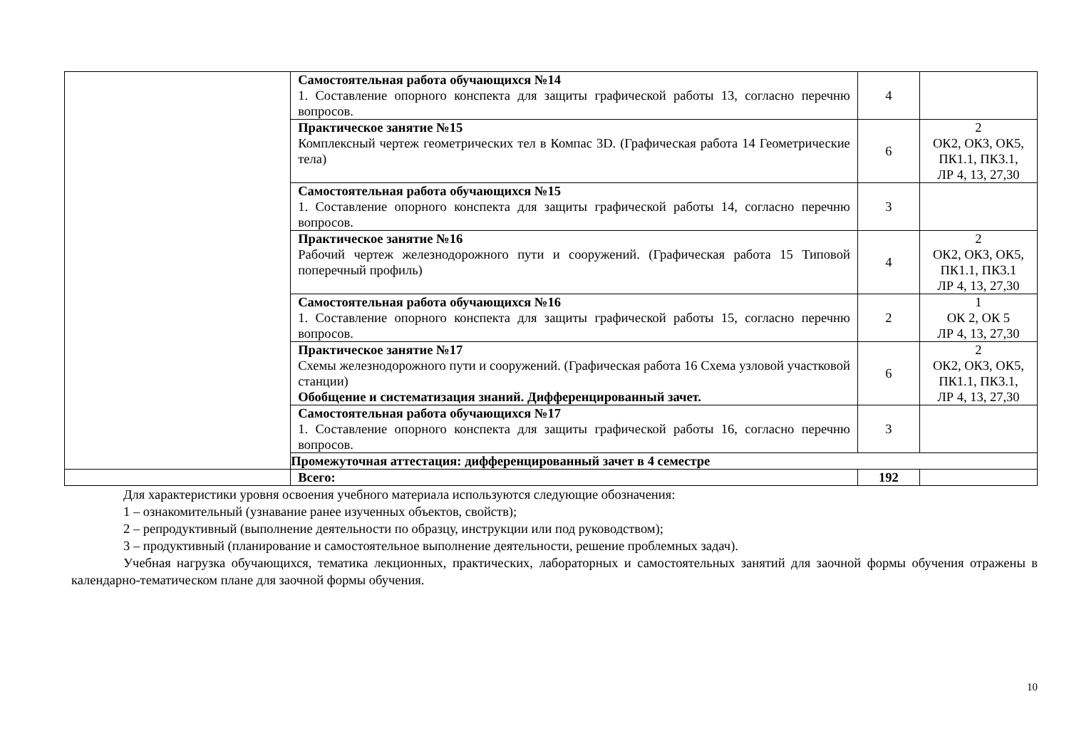| | Самостоятельная работа обучающихся №14 1. Составление опорного конспекта для защиты графической работы 13, согласно перечню вопросов. | 4 | |
| | Практическое занятие №15 Комплексный чертеж геометрических тел в Компас 3D. (Графическая работа 14 Геометрические тела) | 6 | 2 ОК2, ОК3, ОК5, ПК1.1, ПК3.1, ЛР 4, 13, 27,30 |
| | Самостоятельная работа обучающихся №15 1. Составление опорного конспекта для защиты графической работы 14, согласно перечню вопросов. | 3 | |
| | Практическое занятие №16 Рабочий чертеж железнодорожного пути и сооружений. (Графическая работа 15 Типовой поперечный профиль) | 4 | 2 ОК2, ОК3, ОК5, ПК1.1, ПК3.1 ЛР 4, 13, 27,30 |
| | Самостоятельная работа обучающихся №16 1. Составление опорного конспекта для защиты графической работы 15, согласно перечню вопросов. | 2 | 1 ОК 2, ОК 5 ЛР 4, 13, 27,30 |
| | Практическое занятие №17 Схемы железнодорожного пути и сооружений. (Графическая работа 16 Схема узловой участковой станции) Обобщение и систематизация знаний. Дифференцированный зачет. | 6 | 2 ОК2, ОК3, ОК5, ПК1.1, ПК3.1, ЛР 4, 13, 27,30 |
| | Самостоятельная работа обучающихся №17 1. Составление опорного конспекта для защиты графической работы 16, согласно перечню вопросов. | 3 | |
| | Промежуточная аттестация: дифференцированный зачет в 4 семестре | | |
| | Всего: | 192 | |
Для характеристики уровня освоения учебного материала используются следующие обозначения:
1 – ознакомительный (узнавание ранее изученных объектов, свойств);
2 – репродуктивный (выполнение деятельности по образцу, инструкции или под руководством);
3 – продуктивный (планирование и самостоятельное выполнение деятельности, решение проблемных задач).
Учебная нагрузка обучающихся, тематика лекционных, практических, лабораторных и самостоятельных занятий для заочной формы обучения отражены в календарно-тематическом плане для заочной формы обучения.
10